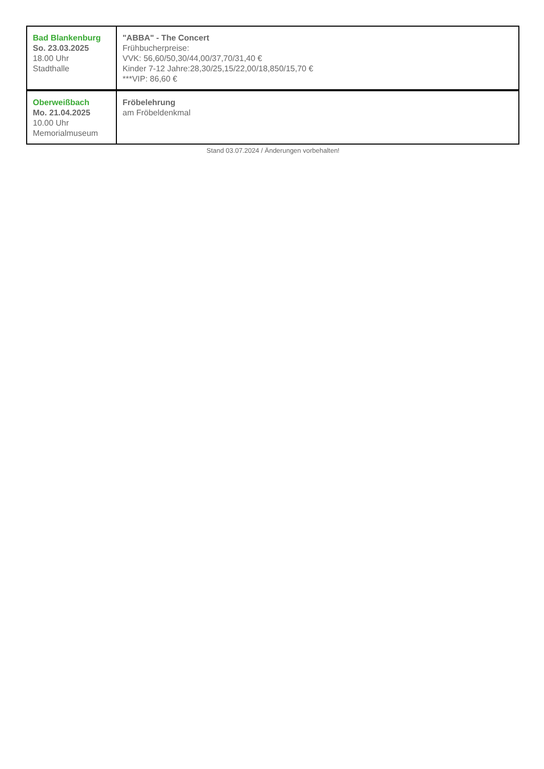| Bad Blankenburg So. 23.03.2025 18.00 Uhr Stadthalle | "ABBA" - The Concert Frühbucherpreise: VVK: 56,60/50,30/44,00/37,70/31,40 € Kinder 7-12 Jahre:28,30/25,15/22,00/18,850/15,70 € ***VIP: 86,60 € |
| Oberweißbach Mo. 21.04.2025 10.00 Uhr Memorialmuseum | Fröbelehrung am Fröbeldenkmal |
Stand 03.07.2024 / Änderungen vorbehalten!